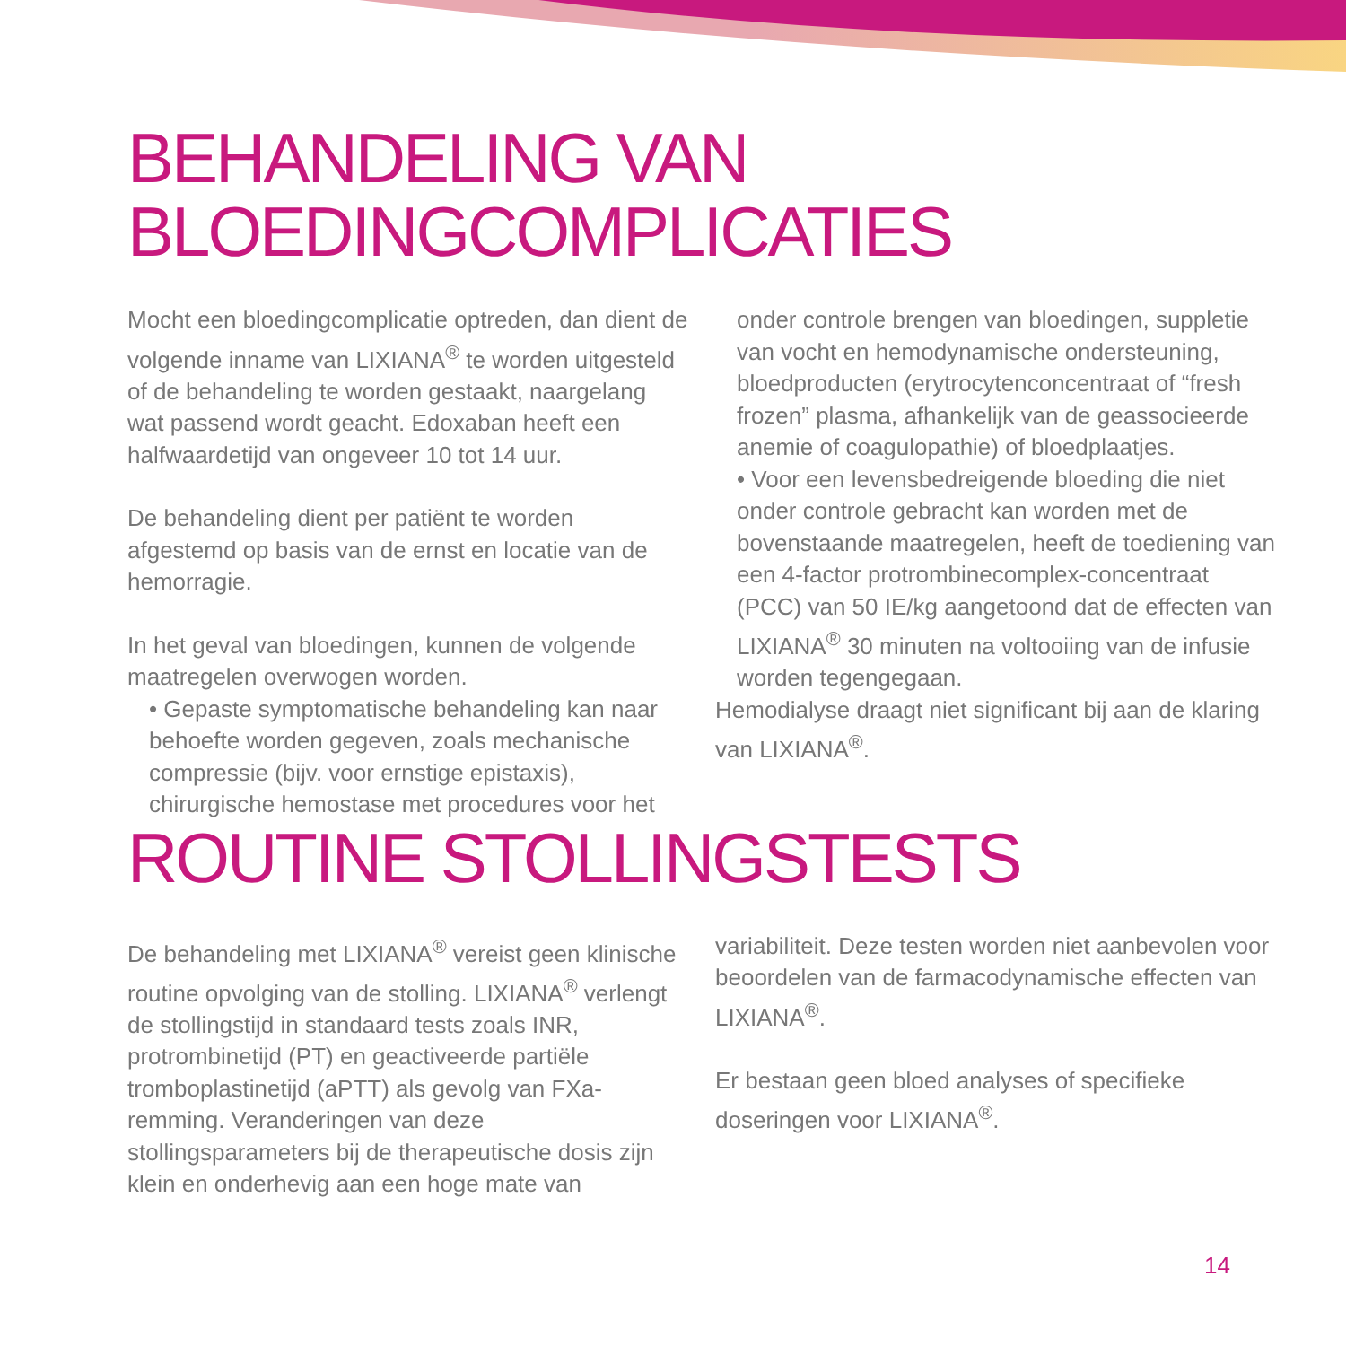BEHANDELING VAN
BLOEDINGCOMPLICATIES
Mocht een bloedingcomplicatie optreden, dan dient de volgende inname van LIXIANA<sup>®</sup> te worden uitgesteld of de behandeling te worden gestaakt, naargelang wat passend wordt geacht. Edoxaban heeft een halfwaardetijd van ongeveer 10 tot 14 uur.
De behandeling dient per patiënt te worden afgestemd op basis van de ernst en locatie van de hemorragie.
In het geval van bloedingen, kunnen de volgende maatregelen overwogen worden.
• Gepaste symptomatische behandeling kan naar behoefte worden gegeven, zoals mechanische compressie (bijv. voor ernstige epistaxis), chirurgische hemostase met procedures voor het
onder controle brengen van bloedingen, suppletie van vocht en hemodynamische ondersteuning, bloedproducten (erytrocytenconcentraat of “fresh frozen” plasma, afhankelijk van de geassocieerde anemie of coagulopathie) of bloedplaatjes.
• Voor een levensbedreigende bloeding die niet onder controle gebracht kan worden met de bovenstaande maatregelen, heeft de toediening van een 4-factor protrombinecomplex-concentraat (PCC) van 50 IE/kg aangetoond dat de effecten van LIXIANA<sup>®</sup> 30 minuten na voltooiing van de infusie worden tegengegaan.
Hemodialyse draagt niet significant bij aan de klaring van LIXIANA<sup>®</sup>.
ROUTINE STOLLINGSTESTS
De behandeling met LIXIANA<sup>®</sup> vereist geen klinische routine opvolging van de stolling. LIXIANA<sup>®</sup> verlengt de stollingstijd in standaard tests zoals INR, protrombinetijd (PT) en geactiveerde partiële tromboplastinetijd (aPTT) als gevolg van FXa-remming. Veranderingen van deze stollingsparameters bij de therapeutische dosis zijn klein en onderhevig aan een hoge mate van
variabiliteit. Deze testen worden niet aanbevolen voor beoordelen van de farmacodynamische effecten van LIXIANA<sup>®</sup>.
Er bestaan geen bloed analyses of specifieke doseringen voor LIXIANA<sup>®</sup>.
14